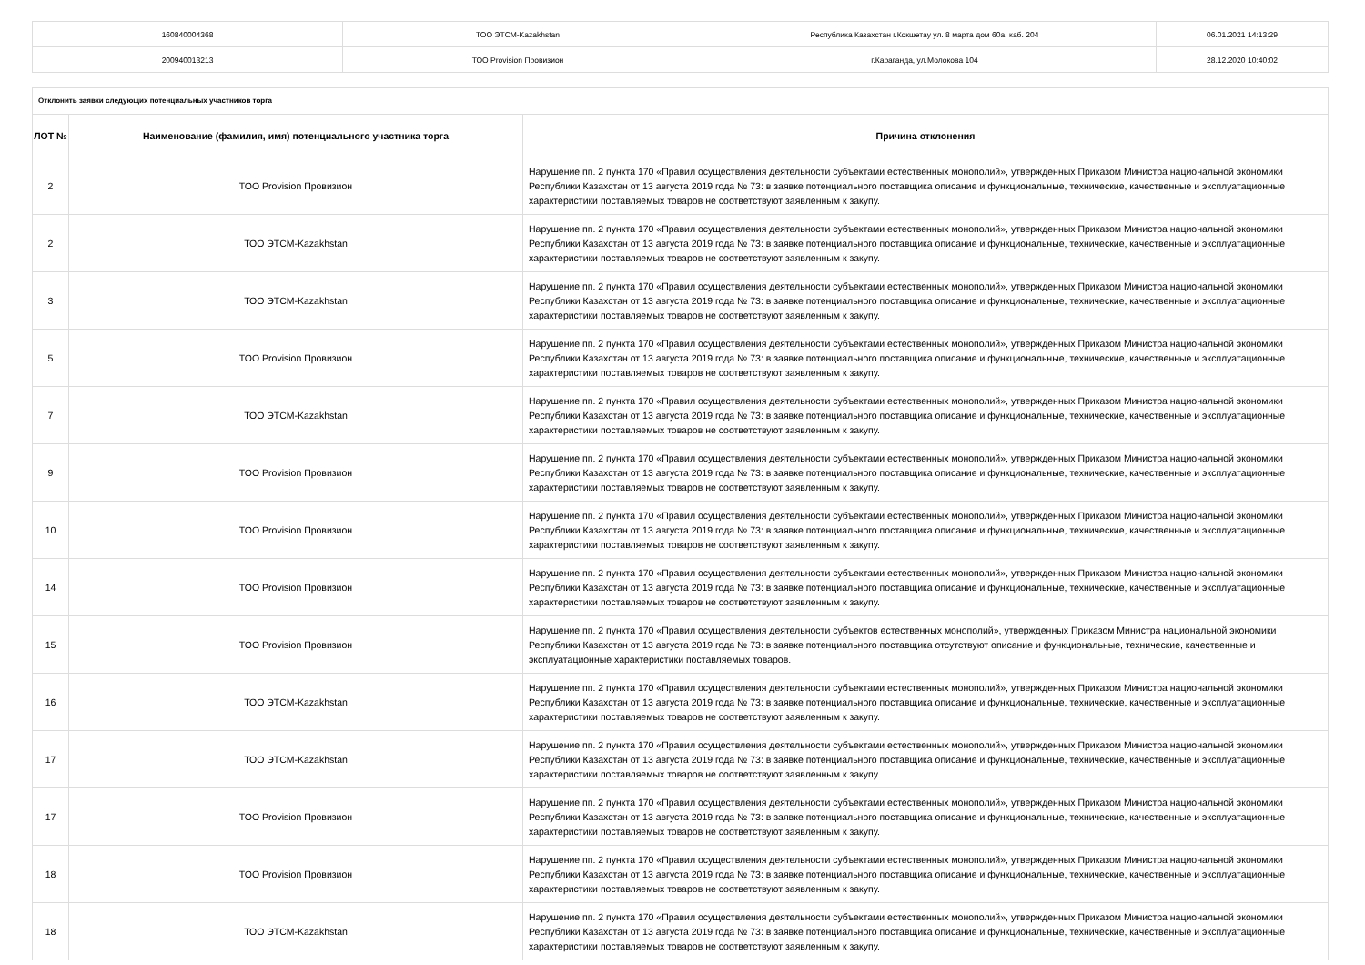| 160840004368 | ТОО ЭТСМ-Kazakhstan | Республика Казахстан г.Кокшетау ул. 8 марта дом 60а, каб. 204 | 06.01.2021 14:13:29 |
| 200940013213 | ТОО Provision Провизион | г.Караганда, ул.Молокова 104 | 28.12.2020 10:40:02 |
| Отклонить заявки следующих потенциальных участников торга | | |
| ЛОТ № | Наименование (фамилия, имя) потенциального участника торга | Причина отклонения |
| 2 | ТОО Provision Провизион | Нарушение пп. 2 пункта 170 «Правил осуществления деятельности субъектами естественных монополий», утвержденных Приказом Министра национальной экономики Республики Казахстан от 13 августа 2019 года № 73: в заявке потенциального поставщика описание и функциональные, технические, качественные и эксплуатационные характеристики поставляемых товаров не соответствуют заявленным к закупу. |
| 2 | ТОО ЭТСМ-Kazakhstan | Нарушение пп. 2 пункта 170 «Правил осуществления деятельности субъектами естественных монополий», утвержденных Приказом Министра национальной экономики Республики Казахстан от 13 августа 2019 года № 73: в заявке потенциального поставщика описание и функциональные, технические, качественные и эксплуатационные характеристики поставляемых товаров не соответствуют заявленным к закупу. |
| 3 | ТОО ЭТСМ-Kazakhstan | Нарушение пп. 2 пункта 170 «Правил осуществления деятельности субъектами естественных монополий», утвержденных Приказом Министра национальной экономики Республики Казахстан от 13 августа 2019 года № 73: в заявке потенциального поставщика описание и функциональные, технические, качественные и эксплуатационные характеристики поставляемых товаров не соответствуют заявленным к закупу. |
| 5 | ТОО Provision Провизион | Нарушение пп. 2 пункта 170 «Правил осуществления деятельности субъектами естественных монополий», утвержденных Приказом Министра национальной экономики Республики Казахстан от 13 августа 2019 года № 73: в заявке потенциального поставщика описание и функциональные, технические, качественные и эксплуатационные характеристики поставляемых товаров не соответствуют заявленным к закупу. |
| 7 | ТОО ЭТСМ-Kazakhstan | Нарушение пп. 2 пункта 170 «Правил осуществления деятельности субъектами естественных монополий», утвержденных Приказом Министра национальной экономики Республики Казахстан от 13 августа 2019 года № 73: в заявке потенциального поставщика описание и функциональные, технические, качественные и эксплуатационные характеристики поставляемых товаров не соответствуют заявленным к закупу. |
| 9 | ТОО Provision Провизион | Нарушение пп. 2 пункта 170 «Правил осуществления деятельности субъектами естественных монополий», утвержденных Приказом Министра национальной экономики Республики Казахстан от 13 августа 2019 года № 73: в заявке потенциального поставщика описание и функциональные, технические, качественные и эксплуатационные характеристики поставляемых товаров не соответствуют заявленным к закупу. |
| 10 | ТОО Provision Провизион | Нарушение пп. 2 пункта 170 «Правил осуществления деятельности субъектами естественных монополий», утвержденных Приказом Министра национальной экономики Республики Казахстан от 13 августа 2019 года № 73: в заявке потенциального поставщика описание и функциональные, технические, качественные и эксплуатационные характеристики поставляемых товаров не соответствуют заявленным к закупу. |
| 14 | ТОО Provision Провизион | Нарушение пп. 2 пункта 170 «Правил осуществления деятельности субъектами естественных монополий», утвержденных Приказом Министра национальной экономики Республики Казахстан от 13 августа 2019 года № 73: в заявке потенциального поставщика описание и функциональные, технические, качественные и эксплуатационные характеристики поставляемых товаров не соответствуют заявленным к закупу. |
| 15 | ТОО Provision Провизион | Нарушение пп. 2 пункта 170 «Правил осуществления деятельности субъектов естественных монополий», утвержденных Приказом Министра национальной экономики Республики Казахстан от 13 августа 2019 года № 73: в заявке потенциального поставщика отсутствуют описание и функциональные, технические, качественные и эксплуатационные характеристики поставляемых товаров. |
| 16 | ТОО ЭТСМ-Kazakhstan | Нарушение пп. 2 пункта 170 «Правил осуществления деятельности субъектами естественных монополий», утвержденных Приказом Министра национальной экономики Республики Казахстан от 13 августа 2019 года № 73: в заявке потенциального поставщика описание и функциональные, технические, качественные и эксплуатационные характеристики поставляемых товаров не соответствуют заявленным к закупу. |
| 17 | ТОО ЭТСМ-Kazakhstan | Нарушение пп. 2 пункта 170 «Правил осуществления деятельности субъектами естественных монополий», утвержденных Приказом Министра национальной экономики Республики Казахстан от 13 августа 2019 года № 73: в заявке потенциального поставщика описание и функциональные, технические, качественные и эксплуатационные характеристики поставляемых товаров не соответствуют заявленным к закупу. |
| 17 | ТОО Provision Провизион | Нарушение пп. 2 пункта 170 «Правил осуществления деятельности субъектами естественных монополий», утвержденных Приказом Министра национальной экономики Республики Казахстан от 13 августа 2019 года № 73: в заявке потенциального поставщика описание и функциональные, технические, качественные и эксплуатационные характеристики поставляемых товаров не соответствуют заявленным к закупу. |
| 18 | ТОО Provision Провизион | Нарушение пп. 2 пункта 170 «Правил осуществления деятельности субъектами естественных монополий», утвержденных Приказом Министра национальной экономики Республики Казахстан от 13 августа 2019 года № 73: в заявке потенциального поставщика описание и функциональные, технические, качественные и эксплуатационные характеристики поставляемых товаров не соответствуют заявленным к закупу. |
| 18 | ТОО ЭТСМ-Kazakhstan | Нарушение пп. 2 пункта 170 «Правил осуществления деятельности субъектами естественных монополий», утвержденных Приказом Министра национальной экономики Республики Казахстан от 13 августа 2019 года № 73: в заявке потенциального поставщика описание и функциональные, технические, качественные и эксплуатационные характеристики поставляемых товаров не соответствуют заявленным к закупу. |